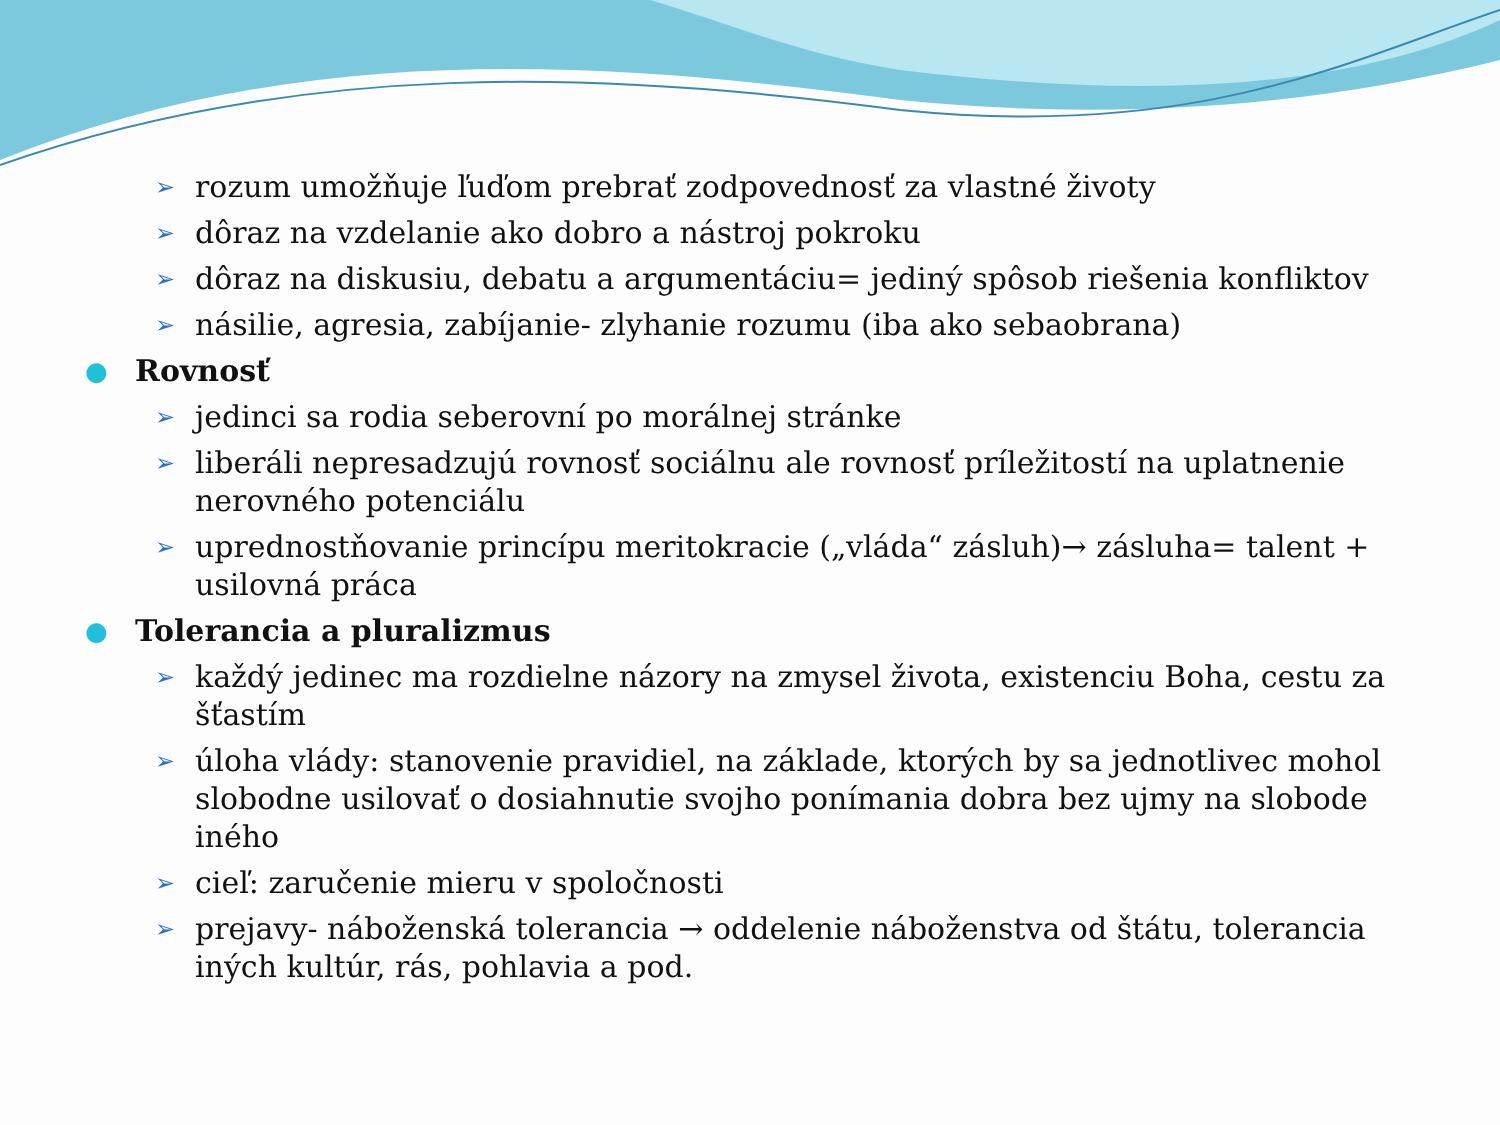➢ rozum umožňuje ľuďom prebrať zodpovednosť za vlastné životy
➢ dôraz na vzdelanie ako dobro a nástroj pokroku
➢ dôraz na diskusiu, debatu a argumentáciu= jediný spôsob riešenia konfliktov
➢ násilie, agresia, zabíjanie- zlyhanie rozumu (iba ako sebaobrana)
● Rovnosť
➢ jedinci sa rodia seberovní po morálnej stránke
➢ liberáli nepresadzujú rovnosť sociálnu ale rovnosť príležitostí na uplatnenie nerovného potenciálu
➢ uprednostňovanie princípu meritokracie („vláda“ zásluh)→ zásluha= talent + usilovná práca
● Tolerancia a pluralizmus
➢ každý jedinec ma rozdielne názory na zmysel života, existenciu Boha, cestu za šťastím
➢ úloha vlády: stanovenie pravidiel, na základe, ktorých by sa jednotlivec mohol slobodne usilovať o dosiahnutie svojho ponímania dobra bez ujmy na slobode iného
➢ cieľ: zaručenie mieru v spoločnosti
➢ prejavy- náboženská tolerancia → oddelenie náboženstva od štátu, tolerancia iných kultúr, rás, pohlavia a pod.